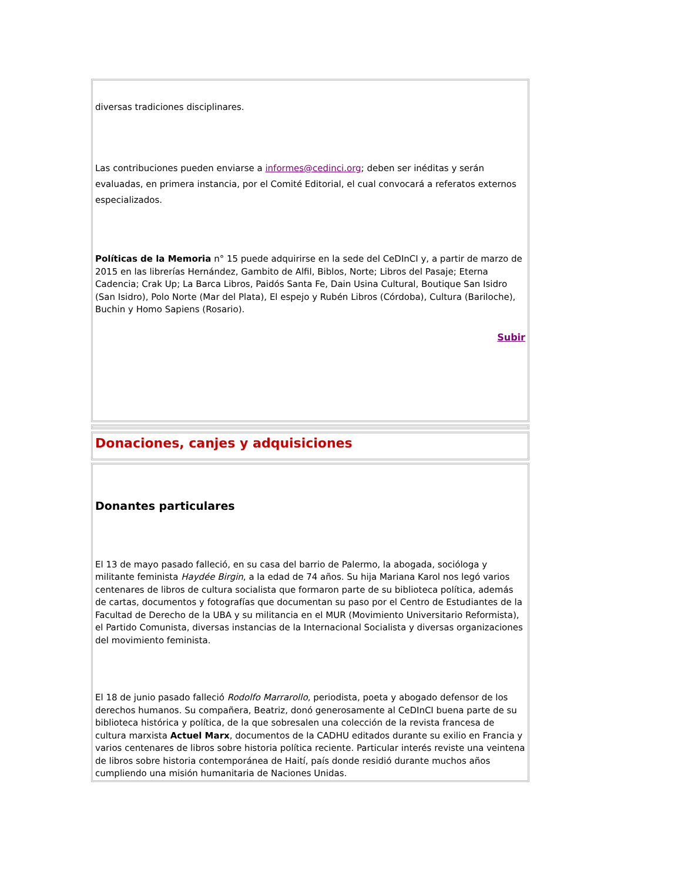diversas tradiciones disciplinares.
Las contribuciones pueden enviarse a informes@cedinci.org; deben ser inéditas y serán evaluadas, en primera instancia, por el Comité Editorial, el cual convocará a referatos externos especializados.
Políticas de la Memoria n° 15 puede adquirirse en la sede del CeDInCI y, a partir de marzo de 2015 en las librerías Hernández, Gambito de Alfil, Biblos, Norte; Libros del Pasaje; Eterna Cadencia; Crak Up; La Barca Libros, Paidós Santa Fe, Dain Usina Cultural, Boutique San Isidro (San Isidro), Polo Norte (Mar del Plata), El espejo y Rubén Libros (Córdoba), Cultura (Bariloche), Buchin y Homo Sapiens (Rosario).
Subir
Donaciones, canjes y adquisiciones
Donantes particulares
El 13 de mayo pasado falleció, en su casa del barrio de Palermo, la abogada, socióloga y militante feminista Haydée Birgin, a la edad de 74 años. Su hija Mariana Karol nos legó varios centenares de libros de cultura socialista que formaron parte de su biblioteca política, además de cartas, documentos y fotografías que documentan su paso por el Centro de Estudiantes de la Facultad de Derecho de la UBA y su militancia en el MUR (Movimiento Universitario Reformista), el Partido Comunista, diversas instancias de la Internacional Socialista y diversas organizaciones del movimiento feminista.
El 18 de junio pasado falleció Rodolfo Marrarollo, periodista, poeta y abogado defensor de los derechos humanos. Su compañera, Beatriz, donó generosamente al CeDInCI buena parte de su biblioteca histórica y política, de la que sobresalen una colección de la revista francesa de cultura marxista Actuel Marx, documentos de la CADHU editados durante su exilio en Francia y varios centenares de libros sobre historia política reciente. Particular interés reviste una veintena de libros sobre historia contemporánea de Haití, país donde residió durante muchos años cumpliendo una misión humanitaria de Naciones Unidas.